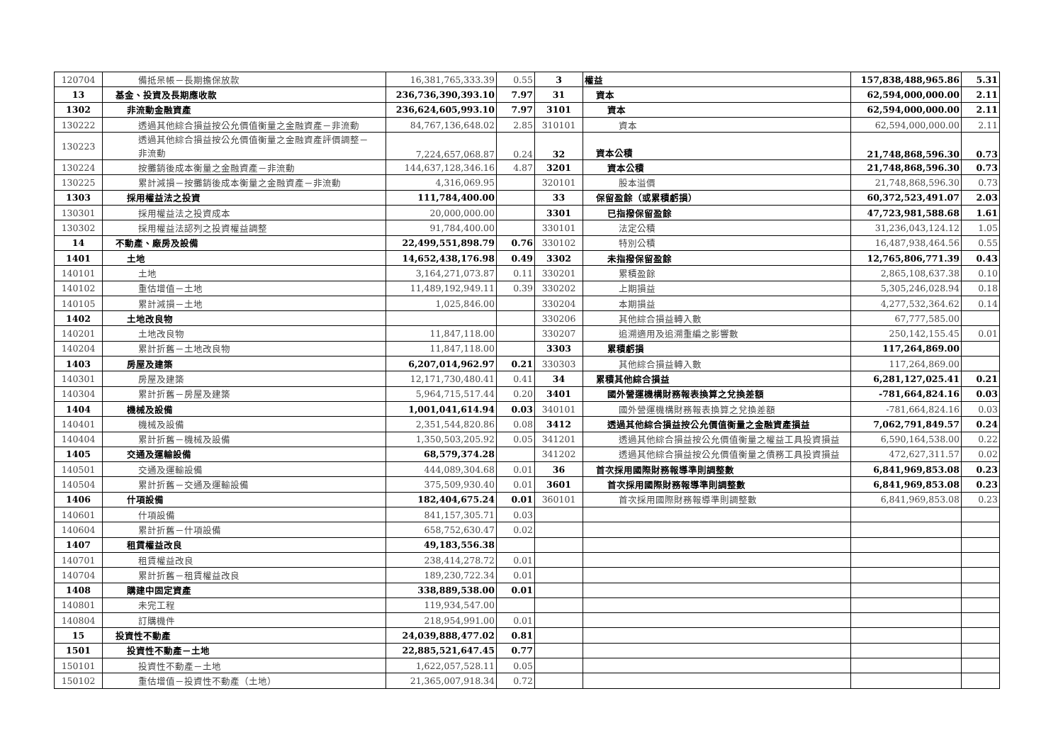| 120704 | 備抵呆帳－長期擔保放款 | 16,381,765,333.39 | 0.55 | 3 | 權益 | 157,838,488,965.86 | 5.31 |
| 13 | 基金、投資及長期應收款 | 236,736,390,393.10 | 7.97 | 31 | 資本 | 62,594,000,000.00 | 2.11 |
| 1302 | 非流動金融資產 | 236,624,605,993.10 | 7.97 | 3101 | 資本 | 62,594,000,000.00 | 2.11 |
| 130222 | 透過其他綜合損益按公允價值衡量之金融資產－非流動 | 84,767,136,648.02 | 2.85 | 310101 | 資本 | 62,594,000,000.00 | 2.11 |
| 130223 | 透過其他綜合損益按公允價值衡量之金融資產評價調整－ 非流動 | 7,224,657,068.87 | 0.24 | 32 | 資本公積 | 21,748,868,596.30 | 0.73 |
| 130224 | 按攤銷後成本衡量之金融資產－非流動 | 144,637,128,346.16 | 4.87 | 3201 | 資本公積 | 21,748,868,596.30 | 0.73 |
| 130225 | 累計減損－按攤銷後成本衡量之金融資產－非流動 | 4,316,069.95 | | 320101 | 股本溢價 | 21,748,868,596.30 | 0.73 |
| 1303 | 採用權益法之投資 | 111,784,400.00 | | 33 | 保留盈餘（或累積虧損） | 60,372,523,491.07 | 2.03 |
| 130301 | 採用權益法之投資成本 | 20,000,000.00 | | 3301 | 已指撥保留盈餘 | 47,723,981,588.68 | 1.61 |
| 130302 | 採用權益法認列之投資權益調整 | 91,784,400.00 | | 330101 | 法定公積 | 31,236,043,124.12 | 1.05 |
| 14 | 不動產、廠房及設備 | 22,499,551,898.79 | 0.76 | 330102 | 特別公積 | 16,487,938,464.56 | 0.55 |
| 1401 | 土地 | 14,652,438,176.98 | 0.49 | 3302 | 未指撥保留盈餘 | 12,765,806,771.39 | 0.43 |
| 140101 | 土地 | 3,164,271,073.87 | 0.11 | 330201 | 累積盈餘 | 2,865,108,637.38 | 0.10 |
| 140102 | 重估增值－土地 | 11,489,192,949.11 | 0.39 | 330202 | 上期損益 | 5,305,246,028.94 | 0.18 |
| 140105 | 累計減損－土地 | 1,025,846.00 | | 330204 | 本期損益 | 4,277,532,364.62 | 0.14 |
| 1402 | 土地改良物 | | | 330206 | 其他綜合損益轉入數 | 67,777,585.00 | |
| 140201 | 土地改良物 | 11,847,118.00 | | 330207 | 追溯適用及追溯重編之影響數 | 250,142,155.45 | 0.01 |
| 140204 | 累計折舊－土地改良物 | 11,847,118.00 | | 3303 | 累積虧損 | 117,264,869.00 | |
| 1403 | 房屋及建築 | 6,207,014,962.97 | 0.21 | 330303 | 其他綜合損益轉入數 | 117,264,869.00 | |
| 140301 | 房屋及建築 | 12,171,730,480.41 | 0.41 | 34 | 累積其他綜合損益 | 6,281,127,025.41 | 0.21 |
| 140304 | 累計折舊－房屋及建築 | 5,964,715,517.44 | 0.20 | 3401 | 國外營運機構財務報表換算之兌換差額 | -781,664,824.16 | 0.03 |
| 1404 | 機械及設備 | 1,001,041,614.94 | 0.03 | 340101 | 國外營運機構財務報表換算之兌換差額 | -781,664,824.16 | 0.03 |
| 140401 | 機械及設備 | 2,351,544,820.86 | 0.08 | 3412 | 透過其他綜合損益按公允價值衡量之金融資產損益 | 7,062,791,849.57 | 0.24 |
| 140404 | 累計折舊－機械及設備 | 1,350,503,205.92 | 0.05 | 341201 | 透過其他綜合損益按公允價值衡量之權益工具投資損益 | 6,590,164,538.00 | 0.22 |
| 1405 | 交通及運輸設備 | 68,579,374.28 | | 341202 | 透過其他綜合損益按公允價值衡量之債務工具投資損益 | 472,627,311.57 | 0.02 |
| 140501 | 交通及運輸設備 | 444,089,304.68 | 0.01 | 36 | 首次採用國際財務報導準則調整數 | 6,841,969,853.08 | 0.23 |
| 140504 | 累計折舊－交通及運輸設備 | 375,509,930.40 | 0.01 | 3601 | 首次採用國際財務報導準則調整數 | 6,841,969,853.08 | 0.23 |
| 1406 | 什項設備 | 182,404,675.24 | 0.01 | 360101 | 首次採用國際財務報導準則調整數 | 6,841,969,853.08 | 0.23 |
| 140601 | 什項設備 | 841,157,305.71 | 0.03 | | | | |
| 140604 | 累計折舊－什項設備 | 658,752,630.47 | 0.02 | | | | |
| 1407 | 租賃權益改良 | 49,183,556.38 | | | | | |
| 140701 | 租賃權益改良 | 238,414,278.72 | 0.01 | | | | |
| 140704 | 累計折舊－租賃權益改良 | 189,230,722.34 | 0.01 | | | | |
| 1408 | 購建中固定資產 | 338,889,538.00 | 0.01 | | | | |
| 140801 | 未完工程 | 119,934,547.00 | | | | | |
| 140804 | 訂購機件 | 218,954,991.00 | 0.01 | | | | |
| 15 | 投資性不動產 | 24,039,888,477.02 | 0.81 | | | | |
| 1501 | 投資性不動產－土地 | 22,885,521,647.45 | 0.77 | | | | |
| 150101 | 投資性不動產－土地 | 1,622,057,528.11 | 0.05 | | | | |
| 150102 | 重估增值－投資性不動產（土地） | 21,365,007,918.34 | 0.72 | | | | |